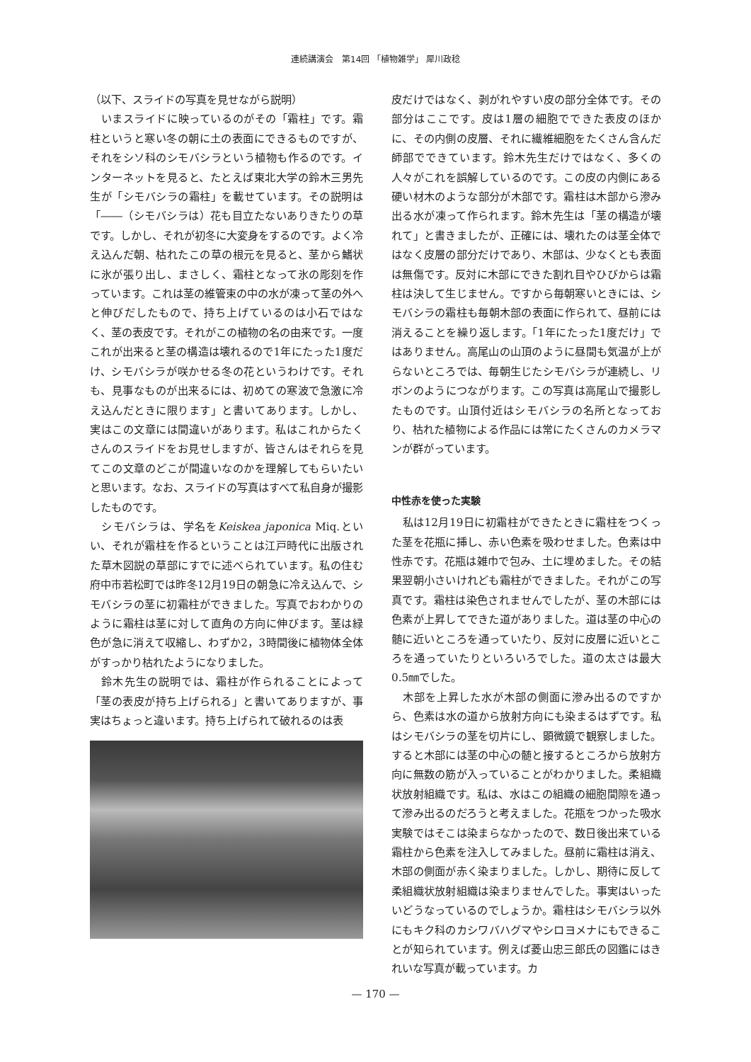連続講演会　第14回 「植物雑学」 犀川政稔
（以下、スライドの写真を見せながら説明）
　いまスライドに映っているのがその「霜柱」です。霜柱というと寒い冬の朝に土の表面にできるものですが、それをシソ科のシモバシラという植物も作るのです。インターネットを見ると、たとえば東北大学の鈴木三男先生が「シモバシラの霜柱」を載せています。その説明は「――（シモバシラは）花も目立たないありきたりの草です。しかし、それが初冬に大変身をするのです。よく冷え込んだ朝、枯れたこの草の根元を見ると、茎から鰭状に氷が張り出し、まさしく、霜柱となって氷の彫刻を作っています。これは茎の維管束の中の水が凍って茎の外へと伸びだしたもので、持ち上げているのは小石ではなく、茎の表皮です。それがこの植物の名の由来です。一度これが出来ると茎の構造は壊れるので1年にたった1度だけ、シモバシラが咲かせる冬の花というわけです。それも、見事なものが出来るには、初めての寒波で急激に冷え込んだときに限ります」と書いてあります。しかし、実はこの文章には間違いがあります。私はこれからたくさんのスライドをお見せしますが、皆さんはそれらを見てこの文章のどこが間違いなのかを理解してもらいたいと思います。なお、スライドの写真はすべて私自身が撮影したものです。
　シモバシラは、学名をKeiskea japonica Miq.といい、それが霜柱を作るということは江戸時代に出版された草木図説の草部にすでに述べられています。私の住む府中市若松町では昨冬12月19日の朝急に冷え込んで、シモバシラの茎に初霜柱ができました。写真でおわかりのように霜柱は茎に対して直角の方向に伸びます。茎は緑色が急に消えて収縮し、わずか2，3時間後に植物体全体がすっかり枯れたようになりました。
　鈴木先生の説明では、霜柱が作られることによって「茎の表皮が持ち上げられる」と書いてありますが、事実はちょっと違います。持ち上げられて破れるのは表
皮だけではなく、剥がれやすい皮の部分全体です。その部分はここです。皮は1層の細胞でできた表皮のほかに、その内側の皮層、それに繊維細胞をたくさん含んだ師部でできています。鈴木先生だけではなく、多くの人々がこれを誤解しているのです。この皮の内側にある硬い材木のような部分が木部です。霜柱は木部から滲み出る水が凍って作られます。鈴木先生は「茎の構造が壊れて」と書きましたが、正確には、壊れたのは茎全体ではなく皮層の部分だけであり、木部は、少なくとも表面は無傷です。反対に木部にできた割れ目やひびからは霜柱は決して生じません。ですから毎朝寒いときには、シモバシラの霜柱も毎朝木部の表面に作られて、昼前には消えることを繰り返します。「1年にたった1度だけ」ではありません。高尾山の山頂のように昼間も気温が上がらないところでは、毎朝生じたシモバシラが連続し、リボンのようにつながります。この写真は高尾山で撮影したものです。山頂付近はシモバシラの名所となっており、枯れた植物による作品には常にたくさんのカメラマンが群がっています。
中性赤を使った実験
　私は12月19日に初霜柱ができたときに霜柱をつくった茎を花瓶に挿し、赤い色素を吸わせました。色素は中性赤です。花瓶は雑巾で包み、土に埋めました。その結果翌朝小さいけれども霜柱ができました。それがこの写真です。霜柱は染色されませんでしたが、茎の木部には色素が上昇してできた道がありました。道は茎の中心の髄に近いところを通っていたり、反対に皮層に近いところを通っていたりといろいろでした。道の太さは最大0.5㎜でした。
　木部を上昇した水が木部の側面に滲み出るのですから、色素は水の道から放射方向にも染まるはずです。私はシモバシラの茎を切片にし、顕微鏡で観察しました。すると木部には茎の中心の髄と接するところから放射方向に無数の筋が入っていることがわかりました。柔組織状放射組織です。私は、水はこの組織の細胞間隙を通って滲み出るのだろうと考えました。花瓶をつかった吸水実験ではそこは染まらなかったので、数日後出来ている霜柱から色素を注入してみました。昼前に霜柱は消え、木部の側面が赤く染まりました。しかし、期待に反して柔組織状放射組織は染まりませんでした。事実はいったいどうなっているのでしょうか。霜柱はシモバシラ以外にもキク科のカシワバハグマやシロヨメナにもできることが知られています。例えば菱山忠三郎氏の図鑑にはきれいな写真が載っています。カ
— 170 —